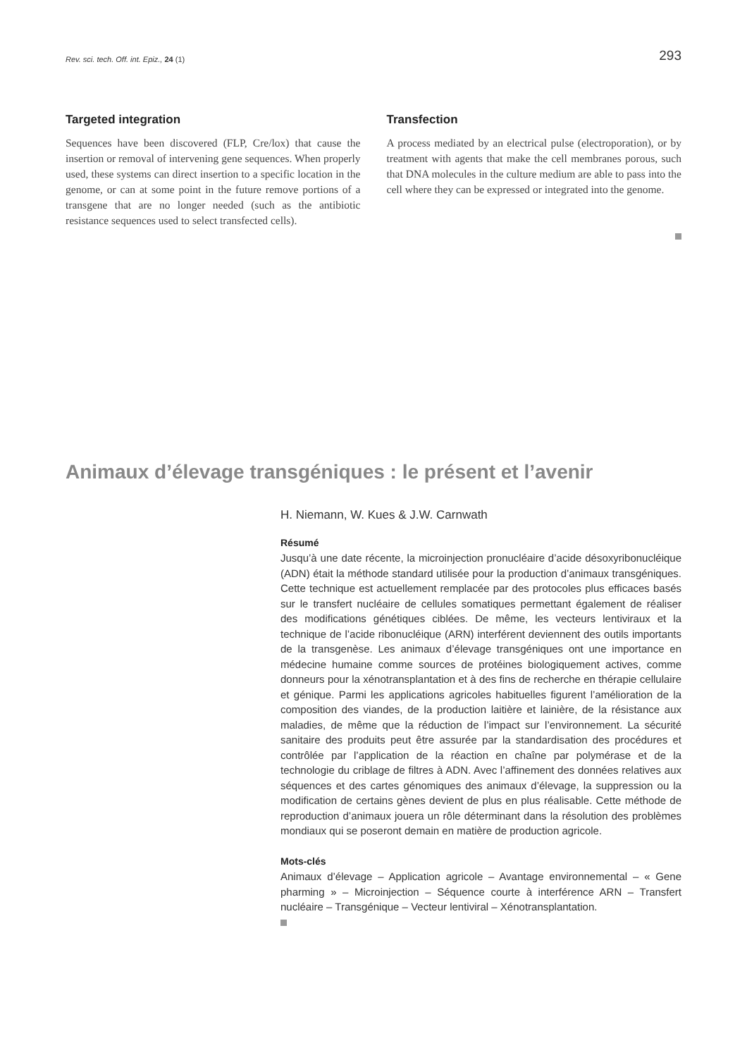Rev. sci. tech. Off. int. Epiz., 24 (1) 293
Targeted integration
Sequences have been discovered (FLP, Cre/lox) that cause the insertion or removal of intervening gene sequences. When properly used, these systems can direct insertion to a specific location in the genome, or can at some point in the future remove portions of a transgene that are no longer needed (such as the antibiotic resistance sequences used to select transfected cells).
Transfection
A process mediated by an electrical pulse (electroporation), or by treatment with agents that make the cell membranes porous, such that DNA molecules in the culture medium are able to pass into the cell where they can be expressed or integrated into the genome.
Animaux d’élevage transgéniques : le présent et l’avenir
H. Niemann, W. Kues & J.W. Carnwath
Résumé
Jusqu’à une date récente, la microinjection pronucléaire d’acide désoxyribonucléique (ADN) était la méthode standard utilisée pour la production d’animaux transgéniques. Cette technique est actuellement remplacée par des protocoles plus efficaces basés sur le transfert nucléaire de cellules somatiques permettant également de réaliser des modifications génétiques ciblées. De même, les vecteurs lentiviraux et la technique de l’acide ribonucléique (ARN) interférent deviennent des outils importants de la transgenèse. Les animaux d’élevage transgéniques ont une importance en médecine humaine comme sources de protéines biologiquement actives, comme donneurs pour la xénotransplantation et à des fins de recherche en thérapie cellulaire et génique. Parmi les applications agricoles habituelles figurent l’amélioration de la composition des viandes, de la production laitière et lainière, de la résistance aux maladies, de même que la réduction de l’impact sur l’environnement. La sécurité sanitaire des produits peut être assurée par la standardisation des procédures et contrôlée par l’application de la réaction en chaîne par polymérase et de la technologie du criblage de filtres à ADN. Avec l’affinement des données relatives aux séquences et des cartes génomiques des animaux d’élevage, la suppression ou la modification de certains gènes devient de plus en plus réalisable. Cette méthode de reproduction d’animaux jouera un rôle déterminant dans la résolution des problèmes mondiaux qui se poseront demain en matière de production agricole.
Mots-clés
Animaux d’élevage – Application agricole – Avantage environnemental – « Gene pharming » – Microinjection – Séquence courte à interférence ARN – Transfert nucléaire – Transgénique – Vecteur lentiviral – Xénotransplantation.